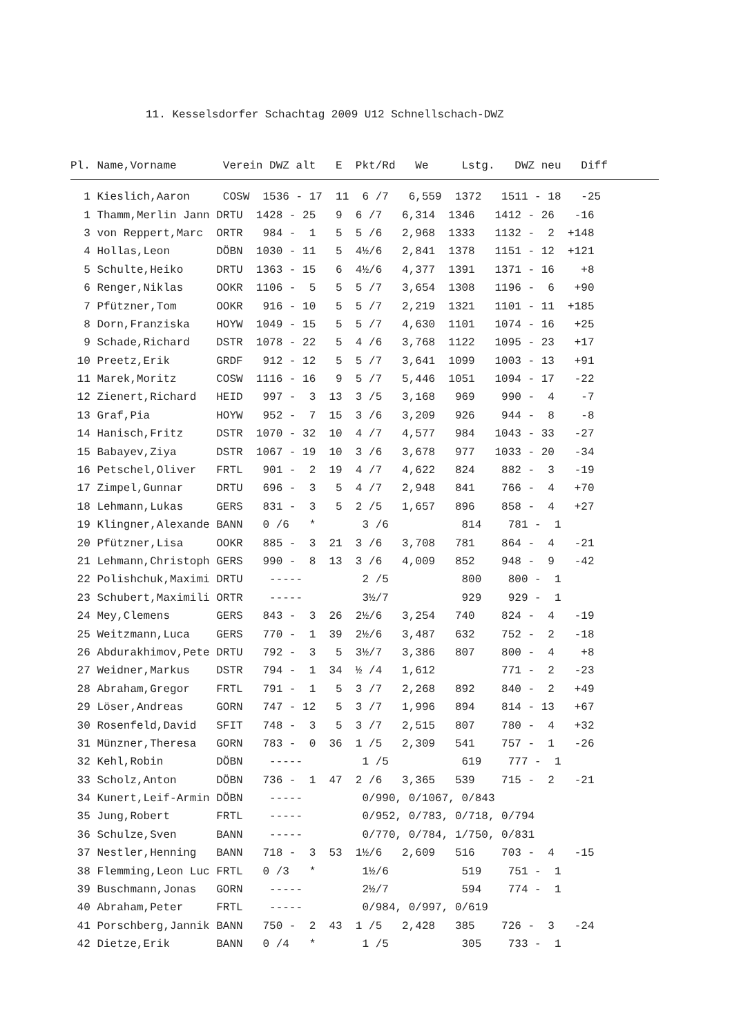11. Kesselsdorfer Schachtag 2009 U12 Schnellschach-DWZ
| Pl. Name,Vorname Verein DWZ alt E Pkt/Rd We Lstg. DWZ neu Diff |
| --- |
| 1 Kieslich,Aaron COSW 1536 - 17 11 6 /7 6,559 1372 1511 - 18 -25 |
| 1 Thamm,Merlin Jann DRTU 1428 - 25 9 6 /7 6,314 1346 1412 - 26 -16 |
| 3 von Reppert,Marc ORTR 984 - 1 5 5 /6 2,968 1333 1132 - 2 +148 |
| 4 Hollas,Leon DÖBN 1030 - 11 5 4½/6 2,841 1378 1151 - 12 +121 |
| 5 Schulte,Heiko DRTU 1363 - 15 6 4½/6 4,377 1391 1371 - 16 +8 |
| 6 Renger,Niklas OOKR 1106 - 5 5 5 /7 3,654 1308 1196 - 6 +90 |
| 7 Pfützner,Tom OOKR 916 - 10 5 5 /7 2,219 1321 1101 - 11 +185 |
| 8 Dorn,Franziska HOYW 1049 - 15 5 5 /7 4,630 1101 1074 - 16 +25 |
| 9 Schade,Richard DSTR 1078 - 22 5 4 /6 3,768 1122 1095 - 23 +17 |
| 10 Preetz,Erik GRDF 912 - 12 5 5 /7 3,641 1099 1003 - 13 +91 |
| 11 Marek,Moritz COSW 1116 - 16 9 5 /7 5,446 1051 1094 - 17 -22 |
| 12 Zienert,Richard HEID 997 - 3 13 3 /5 3,168 969 990 - 4 -7 |
| 13 Graf,Pia HOYW 952 - 7 15 3 /6 3,209 926 944 - 8 -8 |
| 14 Hanisch,Fritz DSTR 1070 - 32 10 4 /7 4,577 984 1043 - 33 -27 |
| 15 Babayev,Ziya DSTR 1067 - 19 10 3 /6 3,678 977 1033 - 20 -34 |
| 16 Petschel,Oliver FRTL 901 - 2 19 4 /7 4,622 824 882 - 3 -19 |
| 17 Zimpel,Gunnar DRTU 696 - 3 5 4 /7 2,948 841 766 - 4 +70 |
| 18 Lehmann,Lukas GERS 831 - 3 5 2 /5 1,657 896 858 - 4 +27 |
| 19 Klingner,Alexande BANN 0 /6 * 3 /6 814 781 - 1 |
| 20 Pfützner,Lisa OOKR 885 - 3 21 3 /6 3,708 781 864 - 4 -21 |
| 21 Lehmann,Christoph GERS 990 - 8 13 3 /6 4,009 852 948 - 9 -42 |
| 22 Polishchuk,Maximi DRTU ----- 2 /5 800 800 - 1 |
| 23 Schubert,Maximili ORTR ----- 3½/7 929 929 - 1 |
| 24 Mey,Clemens GERS 843 - 3 26 2½/6 3,254 740 824 - 4 -19 |
| 25 Weitzmann,Luca GERS 770 - 1 39 2½/6 3,487 632 752 - 2 -18 |
| 26 Abdurakhimov,Pete DRTU 792 - 3 5 3½/7 3,386 807 800 - 4 +8 |
| 27 Weidner,Markus DSTR 794 - 1 34 ½ /4 1,612 771 - 2 -23 |
| 28 Abraham,Gregor FRTL 791 - 1 5 3 /7 2,268 892 840 - 2 +49 |
| 29 Löser,Andreas GORN 747 - 12 5 3 /7 1,996 894 814 - 13 +67 |
| 30 Rosenfeld,David SFIT 748 - 3 5 3 /7 2,515 807 780 - 4 +32 |
| 31 Münzner,Theresa GORN 783 - 0 36 1 /5 2,309 541 757 - 1 -26 |
| 32 Kehl,Robin DÖBN ----- 1 /5 619 777 - 1 |
| 33 Scholz,Anton DÖBN 736 - 1 47 2 /6 3,365 539 715 - 2 -21 |
| 34 Kunert,Leif-Armin DÖBN ----- 0/990, 0/1067, 0/843 |
| 35 Jung,Robert FRTL ----- 0/952, 0/783, 0/718, 0/794 |
| 36 Schulze,Sven BANN ----- 0/770, 0/784, 1/750, 0/831 |
| 37 Nestler,Henning BANN 718 - 3 53 1½/6 2,609 516 703 - 4 -15 |
| 38 Flemming,Leon Luc FRTL 0 /3 * 1½/6 519 751 - 1 |
| 39 Buschmann,Jonas GORN ----- 2½/7 594 774 - 1 |
| 40 Abraham,Peter FRTL ----- 0/984, 0/997, 0/619 |
| 41 Porschberg,Jannik BANN 750 - 2 43 1 /5 2,428 385 726 - 3 -24 |
| 42 Dietze,Erik BANN 0 /4 * 1 /5 305 733 - 1 |